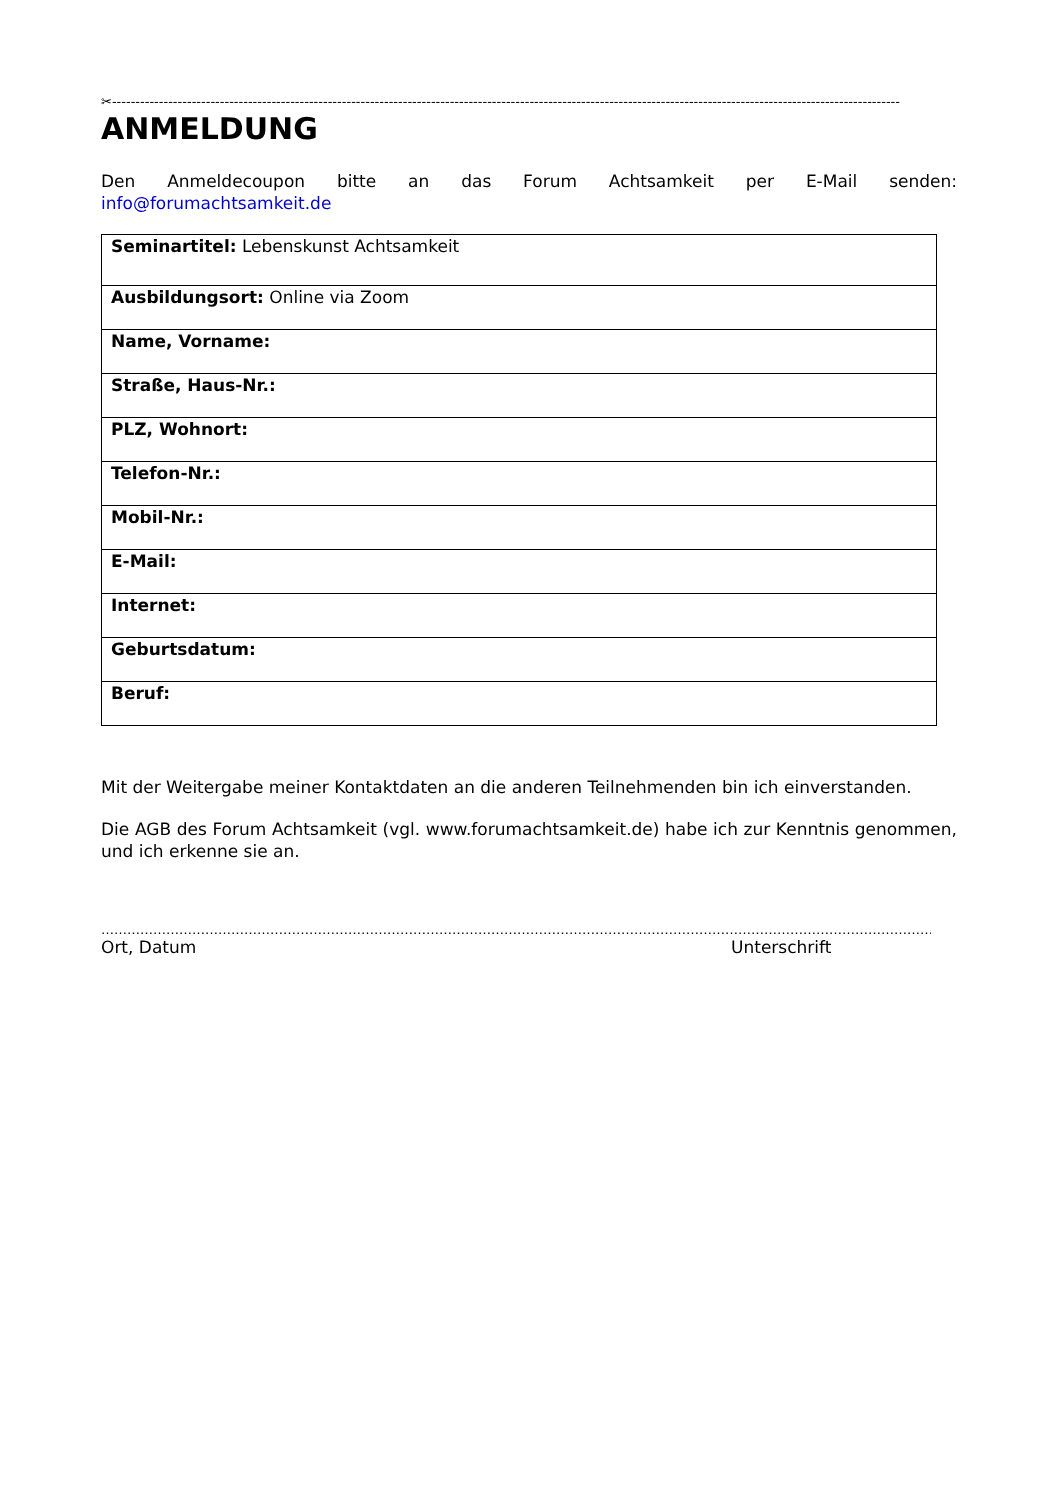✂------------------------------------------------------------------------------------------------------------------------------------------------------------------------
ANMELDUNG
Den Anmeldecoupon bitte an das Forum Achtsamkeit per E-Mail senden:
info@forumachtsamkeit.de
| Seminartitel: Lebenskunst Achtsamkeit |
| Ausbildungsort: Online via Zoom |
| Name, Vorname: |
| Straße, Haus-Nr.: |
| PLZ, Wohnort: |
| Telefon-Nr.: |
| Mobil-Nr.: |
| E-Mail: |
| Internet: |
| Geburtsdatum: |
| Beruf: |
Mit der Weitergabe meiner Kontaktdaten an die anderen Teilnehmenden bin ich einverstanden.
Die AGB des Forum Achtsamkeit (vgl. www.forumachtsamkeit.de) habe ich zur Kenntnis genommen, und ich erkenne sie an.
…………………………………………………………………………………………………………………………………………………………………………………………………………
Ort, Datum Unterschrift